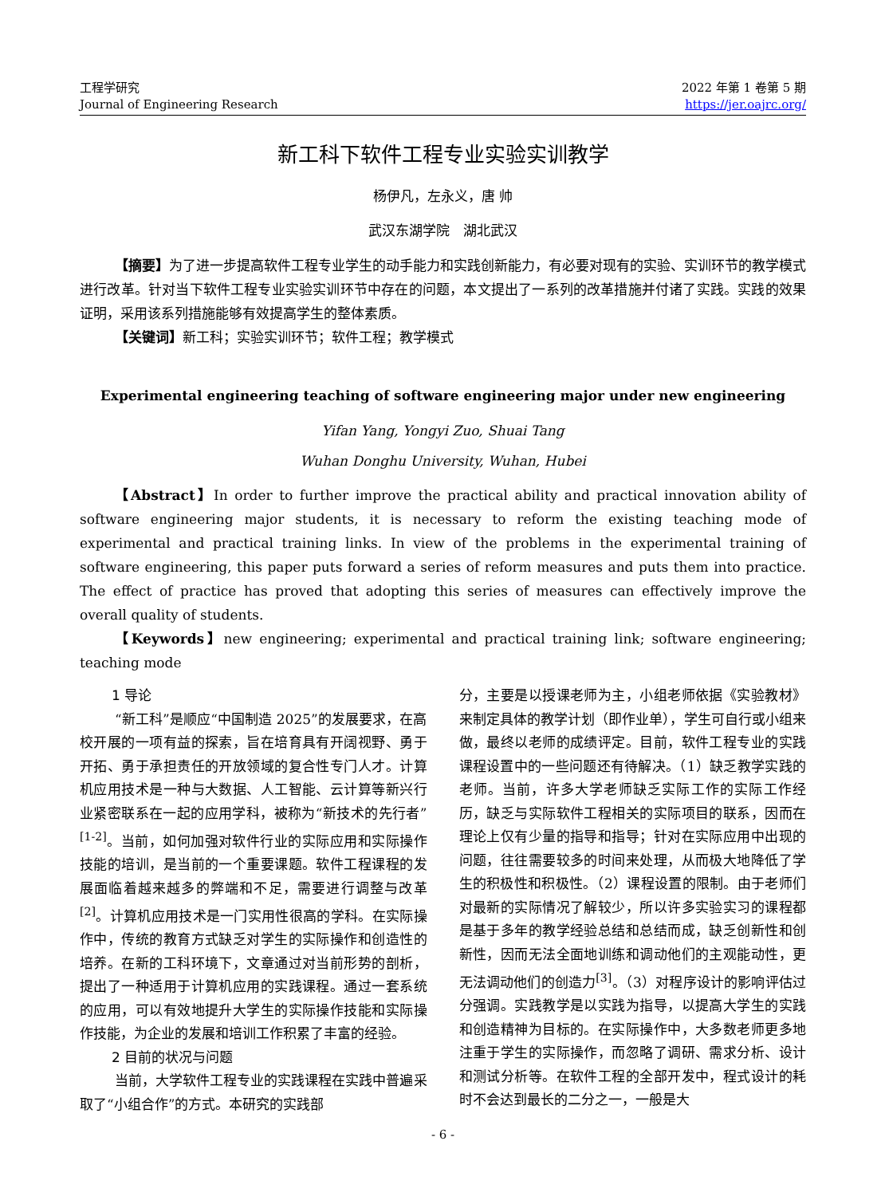工程学研究
Journal of Engineering Research
2022 年第 1 卷第 5 期
https://jer.oajrc.org/
新工科下软件工程专业实验实训教学
杨伊凡，左永义，唐 帅
武汉东湖学院 湖北武汉
【摘要】为了进一步提高软件工程专业学生的动手能力和实践创新能力，有必要对现有的实验、实训环节的教学模式进行改革。针对当下软件工程专业实验实训环节中存在的问题，本文提出了一系列的改革措施并付诸了实践。实践的效果证明，采用该系列措施能够有效提高学生的整体素质。
【关键词】新工科；实验实训环节；软件工程；教学模式
Experimental engineering teaching of software engineering major under new engineering
Yifan Yang, Yongyi Zuo, Shuai Tang
Wuhan Donghu University, Wuhan, Hubei
【Abstract】In order to further improve the practical ability and practical innovation ability of software engineering major students, it is necessary to reform the existing teaching mode of experimental and practical training links. In view of the problems in the experimental training of software engineering, this paper puts forward a series of reform measures and puts them into practice. The effect of practice has proved that adopting this series of measures can effectively improve the overall quality of students.
【Keywords】new engineering; experimental and practical training link; software engineering; teaching mode
1 导论
“新工科”是顺应“中国制造 2025”的发展要求，在高校开展的一项有益的探索，旨在培育具有开阔视野、勇于开拓、勇于承担责任的开放领域的复合性专门人才。计算机应用技术是一种与大数据、人工智能、云计算等新兴行业紧密联系在一起的应用学科，被称为“新技术的先行者”<sup>[1-2]</sup>。当前，如何加强对软件行业的实际应用和实际操作技能的培训，是当前的一个重要课题。软件工程课程的发展面临着越来越多的弊端和不足，需要进行调整与改革<sup>[2]</sup>。计算机应用技术是一门实用性很高的学科。在实际操作中，传统的教育方式缺乏对学生的实际操作和创造性的培养。在新的工科环境下，文章通过对当前形势的剖析，提出了一种适用于计算机应用的实践课程。通过一套系统的应用，可以有效地提升大学生的实际操作技能和实际操作技能，为企业的发展和培训工作积累了丰富的经验。
2 目前的状况与问题
当前，大学软件工程专业的实践课程在实践中普遍采取了“小组合作”的方式。本研究的实践部
分，主要是以授课老师为主，小组老师依据《实验教材》来制定具体的教学计划（即作业单），学生可自行或小组来做，最终以老师的成绩评定。目前，软件工程专业的实践课程设置中的一些问题还有待解决。（1）缺乏教学实践的老师。当前，许多大学老师缺乏实际工作的实际工作经历，缺乏与实际软件工程相关的实际项目的联系，因而在理论上仅有少量的指导和指导；针对在实际应用中出现的问题，往往需要较多的时间来处理，从而极大地降低了学生的积极性和积极性。（2）课程设置的限制。由于老师们对最新的实际情况了解较少，所以许多实验实习的课程都是基于多年的教学经验总结和总结而成，缺乏创新性和创新性，因而无法全面地训练和调动他们的主观能动性，更无法调动他们的创造力<sup>[3]</sup>。（3）对程序设计的影响评估过分强调。实践教学是以实践为指导，以提高大学生的实践和创造精神为目标的。在实际操作中，大多数老师更多地注重于学生的实际操作，而忽略了调研、需求分析、设计和测试分析等。在软件工程的全部开发中，程式设计的耗时不会达到最长的二分之一，一般是大
- 6 -